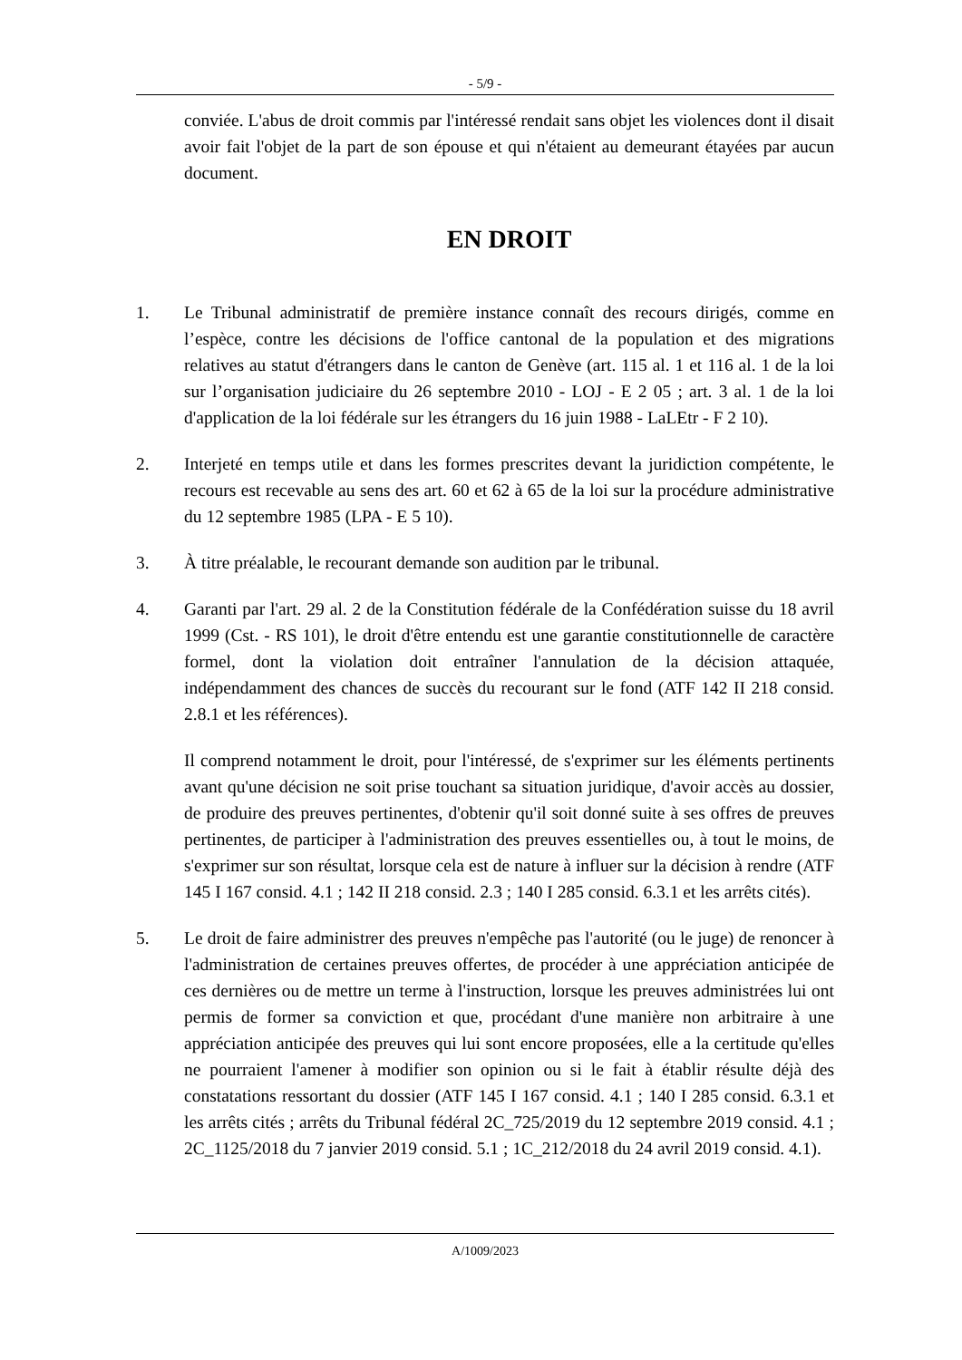- 5/9 -
conviée. L'abus de droit commis par l'intéressé rendait sans objet les violences dont il disait avoir fait l'objet de la part de son épouse et qui n'étaient au demeurant étayées par aucun document.
EN DROIT
1. Le Tribunal administratif de première instance connaît des recours dirigés, comme en l’espèce, contre les décisions de l'office cantonal de la population et des migrations relatives au statut d'étrangers dans le canton de Genève (art. 115 al. 1 et 116 al. 1 de la loi sur l’organisation judiciaire du 26 septembre 2010 - LOJ - E 2 05 ; art. 3 al. 1 de la loi d'application de la loi fédérale sur les étrangers du 16 juin 1988 - LaLEtr - F 2 10).
2. Interjeté en temps utile et dans les formes prescrites devant la juridiction compétente, le recours est recevable au sens des art. 60 et 62 à 65 de la loi sur la procédure administrative du 12 septembre 1985 (LPA - E 5 10).
3. À titre préalable, le recourant demande son audition par le tribunal.
4. Garanti par l'art. 29 al. 2 de la Constitution fédérale de la Confédération suisse du 18 avril 1999 (Cst. - RS 101), le droit d'être entendu est une garantie constitutionnelle de caractère formel, dont la violation doit entraîner l'annulation de la décision attaquée, indépendamment des chances de succès du recourant sur le fond (ATF 142 II 218 consid. 2.8.1 et les références).
Il comprend notamment le droit, pour l'intéressé, de s'exprimer sur les éléments pertinents avant qu'une décision ne soit prise touchant sa situation juridique, d'avoir accès au dossier, de produire des preuves pertinentes, d'obtenir qu'il soit donné suite à ses offres de preuves pertinentes, de participer à l'administration des preuves essentielles ou, à tout le moins, de s'exprimer sur son résultat, lorsque cela est de nature à influer sur la décision à rendre (ATF 145 I 167 consid. 4.1 ; 142 II 218 consid. 2.3 ; 140 I 285 consid. 6.3.1 et les arrêts cités).
5. Le droit de faire administrer des preuves n'empêche pas l'autorité (ou le juge) de renoncer à l'administration de certaines preuves offertes, de procéder à une appréciation anticipée de ces dernières ou de mettre un terme à l'instruction, lorsque les preuves administrées lui ont permis de former sa conviction et que, procédant d'une manière non arbitraire à une appréciation anticipée des preuves qui lui sont encore proposées, elle a la certitude qu'elles ne pourraient l'amener à modifier son opinion ou si le fait à établir résulte déjà des constatations ressortant du dossier (ATF 145 I 167 consid. 4.1 ; 140 I 285 consid. 6.3.1 et les arrêts cités ; arrêts du Tribunal fédéral 2C_725/2019 du 12 septembre 2019 consid. 4.1 ; 2C_1125/2018 du 7 janvier 2019 consid. 5.1 ; 1C_212/2018 du 24 avril 2019 consid. 4.1).
A/1009/2023